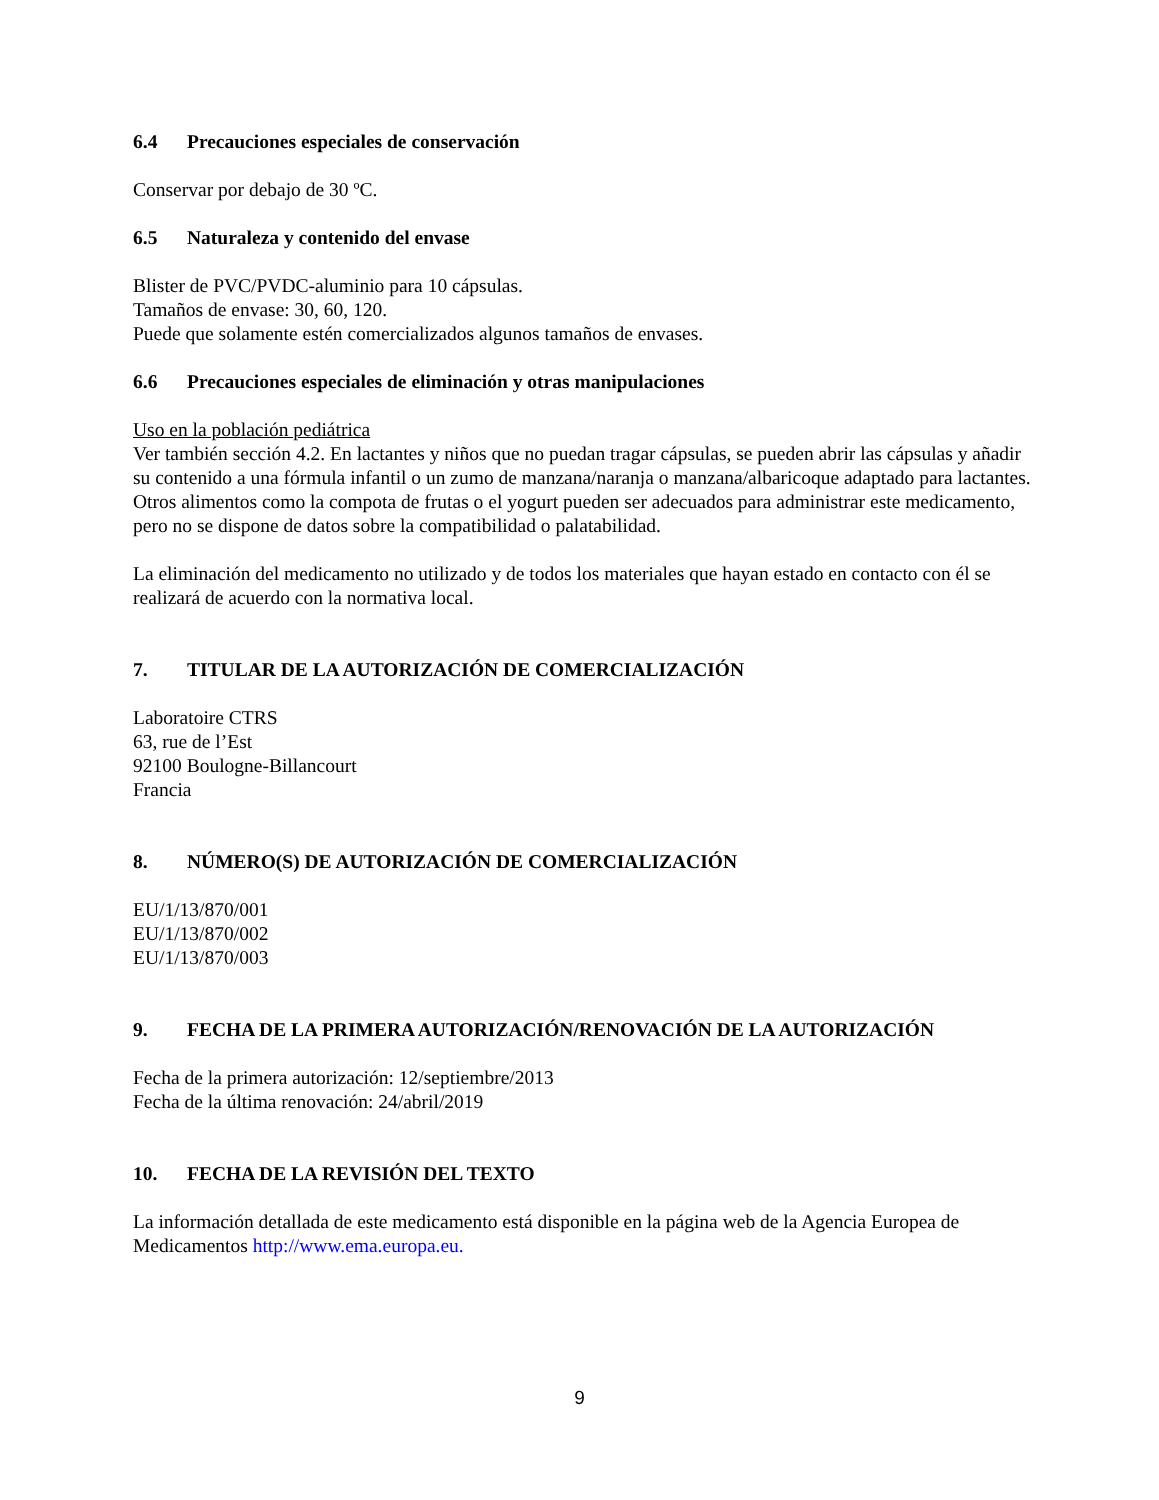6.4 Precauciones especiales de conservación
Conservar por debajo de 30 ºC.
6.5 Naturaleza y contenido del envase
Blister de PVC/PVDC-aluminio para 10 cápsulas.
Tamaños de envase: 30, 60, 120.
Puede que solamente estén comercializados algunos tamaños de envases.
6.6 Precauciones especiales de eliminación y otras manipulaciones
Uso en la población pediátrica
Ver también sección 4.2. En lactantes y niños que no puedan tragar cápsulas, se pueden abrir las cápsulas y añadir su contenido a una fórmula infantil o un zumo de manzana/naranja o manzana/albaricoque adaptado para lactantes. Otros alimentos como la compota de frutas o el yogurt pueden ser adecuados para administrar este medicamento, pero no se dispone de datos sobre la compatibilidad o palatabilidad.
La eliminación del medicamento no utilizado y de todos los materiales que hayan estado en contacto con él se realizará de acuerdo con la normativa local.
7. TITULAR DE LA AUTORIZACIÓN DE COMERCIALIZACIÓN
Laboratoire CTRS
63, rue de l’Est
92100 Boulogne-Billancourt
Francia
8. NÚMERO(S) DE AUTORIZACIÓN DE COMERCIALIZACIÓN
EU/1/13/870/001
EU/1/13/870/002
EU/1/13/870/003
9. FECHA DE LA PRIMERA AUTORIZACIÓN/RENOVACIÓN DE LA AUTORIZACIÓN
Fecha de la primera autorización: 12/septiembre/2013
Fecha de la última renovación: 24/abril/2019
10. FECHA DE LA REVISIÓN DEL TEXTO
La información detallada de este medicamento está disponible en la página web de la Agencia Europea de Medicamentos http://www.ema.europa.eu.
9